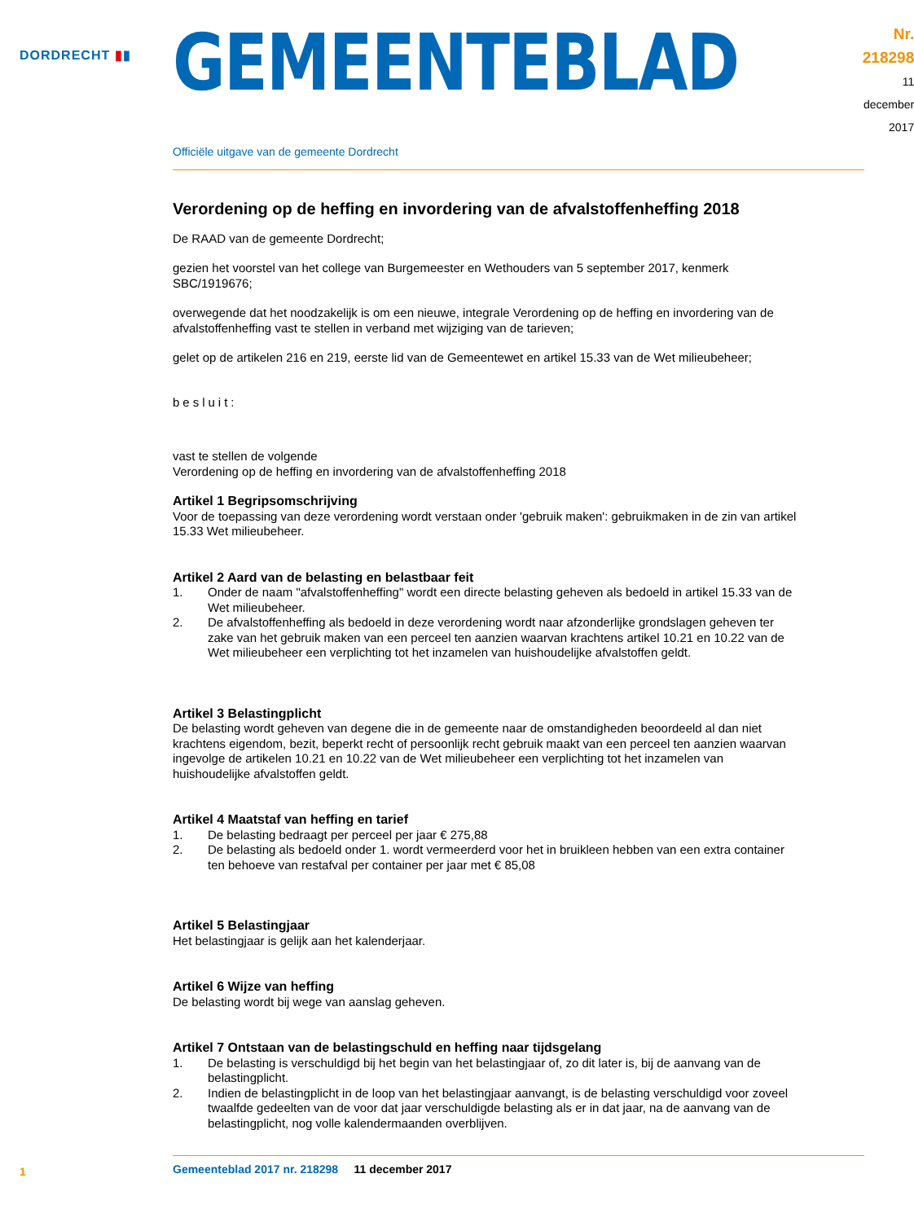DORDRECHT ▮▮
GEMEENTEBLAD
Nr. 218298
11 december
2017
Officiële uitgave van de gemeente Dordrecht
Verordening op de heffing en invordering van de afvalstoffenheffing 2018
De RAAD van de gemeente Dordrecht;
gezien het voorstel van het college van Burgemeester en Wethouders van 5 september 2017, kenmerk SBC/1919676;
overwegende dat het noodzakelijk is om een nieuwe, integrale Verordening op de heffing en invordering van de afvalstoffenheffing vast te stellen in verband met wijziging van de tarieven;
gelet op de artikelen 216 en 219, eerste lid van de Gemeentewet en artikel 15.33 van de Wet milieubeheer;
besluit:
vast te stellen de volgende
Verordening op de heffing en invordering van de afvalstoffenheffing 2018
Artikel 1 Begripsomschrijving
Voor de toepassing van deze verordening wordt verstaan onder 'gebruik maken': gebruikmaken in de zin van artikel 15.33 Wet milieubeheer.
Artikel 2 Aard van de belasting en belastbaar feit
1. Onder de naam "afvalstoffenheffing" wordt een directe belasting geheven als bedoeld in artikel 15.33 van de Wet milieubeheer.
2. De afvalstoffenheffing als bedoeld in deze verordening wordt naar afzonderlijke grondslagen geheven ter zake van het gebruik maken van een perceel ten aanzien waarvan krachtens artikel 10.21 en 10.22 van de Wet milieubeheer een verplichting tot het inzamelen van huishoudelijke afvalstoffen geldt.
Artikel 3 Belastingplicht
De belasting wordt geheven van degene die in de gemeente naar de omstandigheden beoordeeld al dan niet krachtens eigendom, bezit, beperkt recht of persoonlijk recht gebruik maakt van een perceel ten aanzien waarvan ingevolge de artikelen 10.21 en 10.22 van de Wet milieubeheer een verplichting tot het inzamelen van huishoudelijke afvalstoffen geldt.
Artikel 4 Maatstaf van heffing en tarief
1. De belasting bedraagt per perceel per jaar € 275,88
2. De belasting als bedoeld onder 1. wordt vermeerderd voor het in bruikleen hebben van een extra container ten behoeve van restafval per container per jaar met € 85,08
Artikel 5 Belastingjaar
Het belastingjaar is gelijk aan het kalenderjaar.
Artikel 6 Wijze van heffing
De belasting wordt bij wege van aanslag geheven.
Artikel 7 Ontstaan van de belastingschuld en heffing naar tijdsgelang
1. De belasting is verschuldigd bij het begin van het belastingjaar of, zo dit later is, bij de aanvang van de belastingplicht.
2. Indien de belastingplicht in de loop van het belastingjaar aanvangt, is de belasting verschuldigd voor zoveel twaalfde gedeelten van de voor dat jaar verschuldigde belasting als er in dat jaar, na de aanvang van de belastingplicht, nog volle kalendermaanden overblijven.
Gemeenteblad 2017 nr. 218298 11 december 2017
1